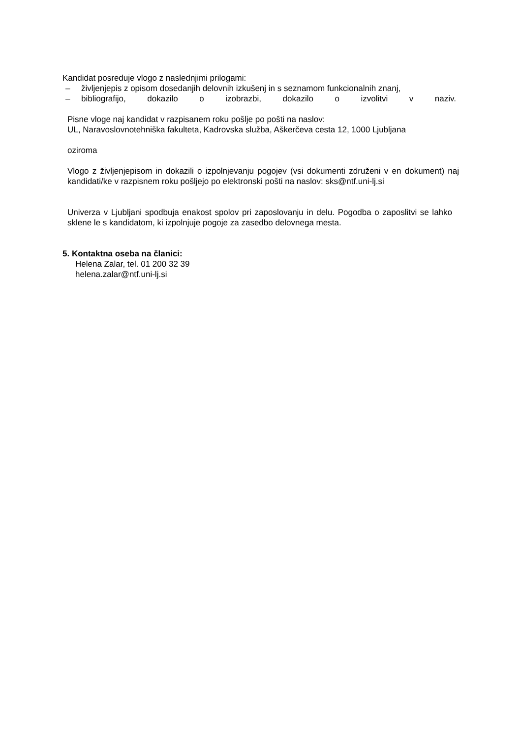Kandidat posreduje vlogo z naslednjimi prilogami:
– življenjepis z opisom dosedanjih delovnih izkušenj in s seznamom funkcionalnih znanj,
– bibliografijo, dokazilo o izobrazbi, dokazilo o izvolitvi v naziv.
Pisne vloge naj kandidat v razpisanem roku pošlje po pošti na naslov:
UL, Naravoslovnotehniška fakulteta, Kadrovska služba, Aškerčeva cesta 12, 1000 Ljubljana
oziroma
Vlogo z življenjepisom in dokazili o izpolnjevanju pogojev (vsi dokumenti združeni v en dokument) naj kandidati/ke v razpisnem roku pošljejo po elektronski pošti na naslov: sks@ntf.uni-lj.si
Univerza v Ljubljani spodbuja enakost spolov pri zaposlovanju in delu. Pogodba o zaposlitvi se lahko sklene le s kandidatom, ki izpolnjuje pogoje za zasedbo delovnega mesta.
5. Kontaktna oseba na članici:
Helena Zalar, tel. 01 200 32 39
helena.zalar@ntf.uni-lj.si